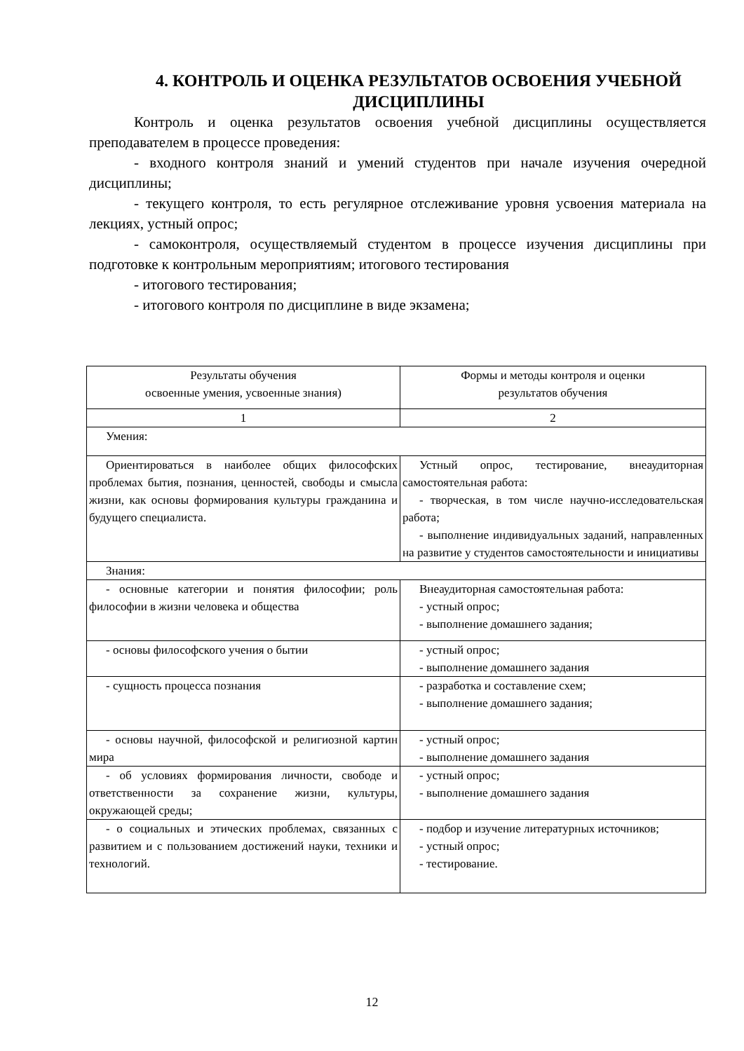4. КОНТРОЛЬ И ОЦЕНКА РЕЗУЛЬТАТОВ ОСВОЕНИЯ УЧЕБНОЙ ДИСЦИПЛИНЫ
Контроль и оценка результатов освоения учебной дисциплины осуществляется преподавателем в процессе проведения:
- входного контроля знаний и умений студентов при начале изучения очередной дисциплины;
- текущего контроля, то есть регулярное отслеживание уровня усвоения материала на лекциях, устный опрос;
- самоконтроля, осуществляемый студентом в процессе изучения дисциплины при подготовке к контрольным мероприятиям; итогового тестирования
- итогового тестирования;
- итогового контроля по дисциплине в виде экзамена;
| Результаты обучения освоенные умения, усвоенные знания) | Формы и методы контроля и оценки результатов обучения |
| 1 | 2 |
| Умения: | |
| Ориентироваться в наиболее общих философских проблемах бытия, познания, ценностей, свободы и смысла жизни, как основы формирования культуры гражданина и будущего специалиста. | Устный опрос, тестирование, внеаудиторная самостоятельная работа: - творческая, в том числе научно-исследовательская работа; - выполнение индивидуальных заданий, направленных на развитие у студентов самостоятельности и инициативы |
| Знания: | |
| - основные категории и понятия философии; роль философии в жизни человека и общества | Внеаудиторная самостоятельная работа: - устный опрос; - выполнение домашнего задания; |
| - основы философского учения о бытии | - устный опрос; - выполнение домашнего задания |
| - сущность процесса познания | - разработка и составление схем; - выполнение домашнего задания; |
| - основы научной, философской и религиозной картин мира | - устный опрос; - выполнение домашнего задания |
| - об условиях формирования личности, свободе и ответственности за сохранение жизни, культуры, окружающей среды; | - устный опрос; - выполнение домашнего задания |
| - о социальных и этических проблемах, связанных с развитием и с пользованием достижений науки, техники и технологий. | - подбор и изучение литературных источников; - устный опрос; - тестирование. |
12